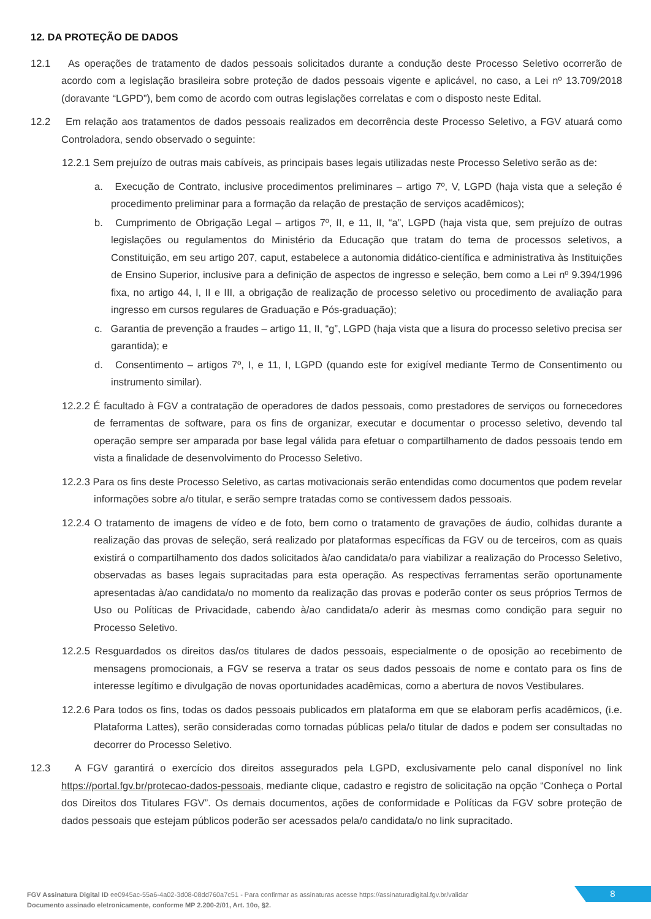12. DA PROTEÇÃO DE DADOS
12.1 As operações de tratamento de dados pessoais solicitados durante a condução deste Processo Seletivo ocorrerão de acordo com a legislação brasileira sobre proteção de dados pessoais vigente e aplicável, no caso, a Lei nº 13.709/2018 (doravante “LGPD”), bem como de acordo com outras legislações correlatas e com o disposto neste Edital.
12.2 Em relação aos tratamentos de dados pessoais realizados em decorrência deste Processo Seletivo, a FGV atuará como Controladora, sendo observado o seguinte:
12.2.1 Sem prejuízo de outras mais cabíveis, as principais bases legais utilizadas neste Processo Seletivo serão as de:
a. Execução de Contrato, inclusive procedimentos preliminares – artigo 7º, V, LGPD (haja vista que a seleção é procedimento preliminar para a formação da relação de prestação de serviços acadêmicos);
b. Cumprimento de Obrigação Legal – artigos 7º, II, e 11, II, “a”, LGPD (haja vista que, sem prejuízo de outras legislações ou regulamentos do Ministério da Educação que tratam do tema de processos seletivos, a Constituição, em seu artigo 207, caput, estabelece a autonomia didático-científica e administrativa às Instituições de Ensino Superior, inclusive para a definição de aspectos de ingresso e seleção, bem como a Lei nº 9.394/1996 fixa, no artigo 44, I, II e III, a obrigação de realização de processo seletivo ou procedimento de avaliação para ingresso em cursos regulares de Graduação e Pós-graduação);
c. Garantia de prevenção a fraudes – artigo 11, II, “g”, LGPD (haja vista que a lisura do processo seletivo precisa ser garantida); e
d. Consentimento – artigos 7º, I, e 11, I, LGPD (quando este for exigível mediante Termo de Consentimento ou instrumento similar).
12.2.2 É facultado à FGV a contratação de operadores de dados pessoais, como prestadores de serviços ou fornecedores de ferramentas de software, para os fins de organizar, executar e documentar o processo seletivo, devendo tal operação sempre ser amparada por base legal válida para efetuar o compartilhamento de dados pessoais tendo em vista a finalidade de desenvolvimento do Processo Seletivo.
12.2.3 Para os fins deste Processo Seletivo, as cartas motivacionais serão entendidas como documentos que podem revelar informações sobre a/o titular, e serão sempre tratadas como se contivessem dados pessoais.
12.2.4 O tratamento de imagens de vídeo e de foto, bem como o tratamento de gravações de áudio, colhidas durante a realização das provas de seleção, será realizado por plataformas específicas da FGV ou de terceiros, com as quais existirá o compartilhamento dos dados solicitados à/ao candidata/o para viabilizar a realização do Processo Seletivo, observadas as bases legais supracitadas para esta operação. As respectivas ferramentas serão oportunamente apresentadas à/ao candidata/o no momento da realização das provas e poderão conter os seus próprios Termos de Uso ou Políticas de Privacidade, cabendo à/ao candidata/o aderir às mesmas como condição para seguir no Processo Seletivo.
12.2.5 Resguardados os direitos das/os titulares de dados pessoais, especialmente o de oposição ao recebimento de mensagens promocionais, a FGV se reserva a tratar os seus dados pessoais de nome e contato para os fins de interesse legítimo e divulgação de novas oportunidades acadêmicas, como a abertura de novos Vestibulares.
12.2.6 Para todos os fins, todas os dados pessoais publicados em plataforma em que se elaboram perfis acadêmicos, (i.e. Plataforma Lattes), serão consideradas como tornadas públicas pela/o titular de dados e podem ser consultadas no decorrer do Processo Seletivo.
12.3 A FGV garantirá o exercício dos direitos assegurados pela LGPD, exclusivamente pelo canal disponível no link https://portal.fgv.br/protecao-dados-pessoais, mediante clique, cadastro e registro de solicitação na opção “Conheça o Portal dos Direitos dos Titulares FGV”. Os demais documentos, ações de conformidade e Políticas da FGV sobre proteção de dados pessoais que estejam públicos poderão ser acessados pela/o candidata/o no link supracitado.
FGV Assinatura Digital ID ee0945ac-55a6-4a02-3d08-08dd760a7c51 - Para confirmar as assinaturas acesse https://assinaturadigital.fgv.br/validar
Documento assinado eletronicamente, conforme MP 2.200-2/01, Art. 10o, §2.
8